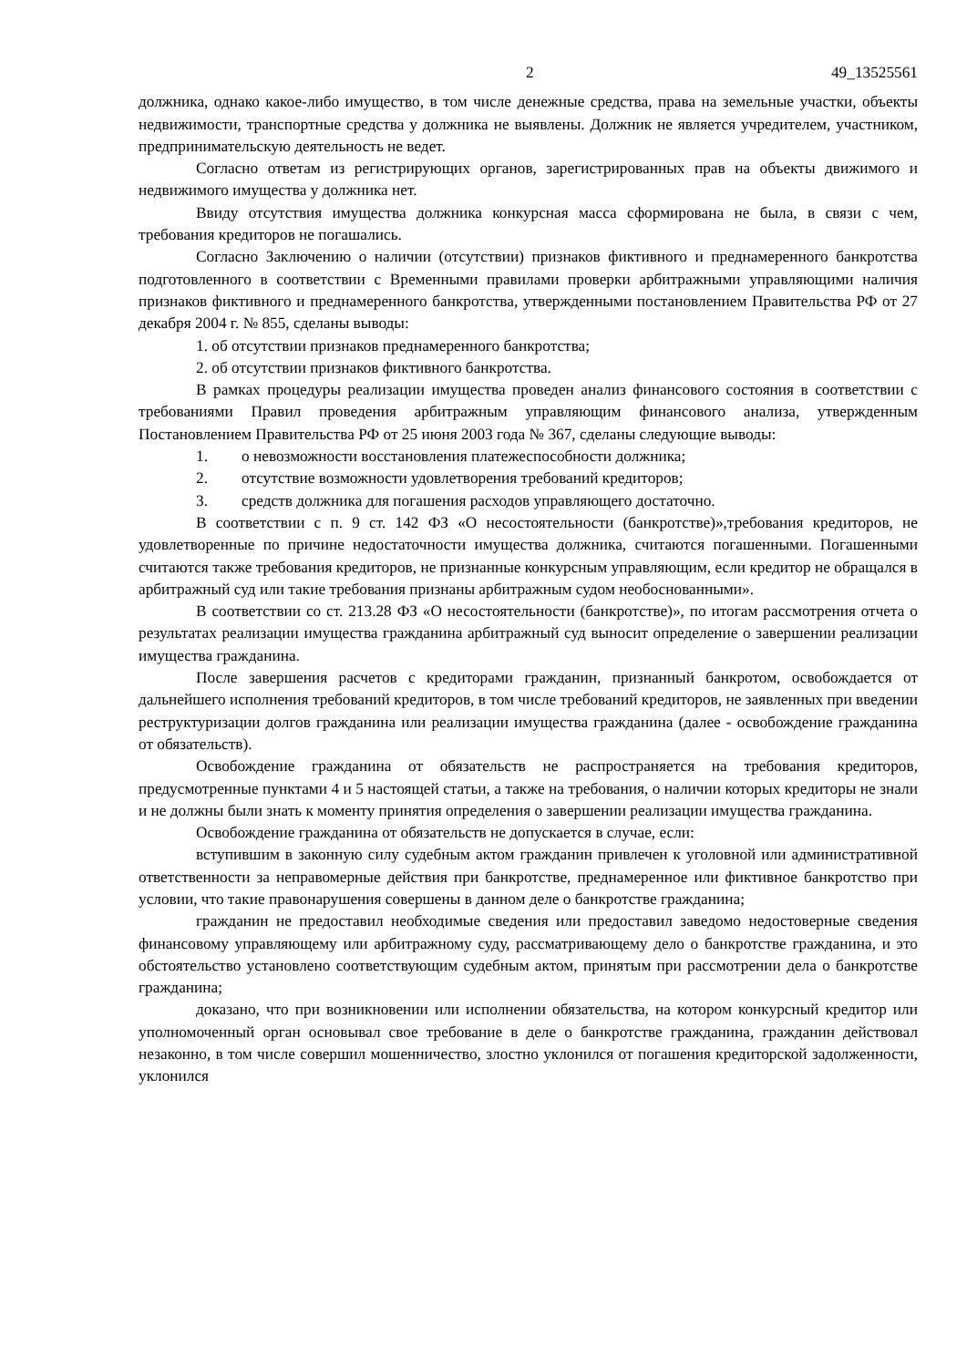2 49_13525561
должника, однако какое-либо имущество, в том числе денежные средства, права на земельные участки, объекты недвижимости, транспортные средства у должника не выявлены. Должник не является учредителем, участником, предпринимательскую деятельность не ведет.
Согласно ответам из регистрирующих органов, зарегистрированных прав на объекты движимого и недвижимого имущества у должника нет.
Ввиду отсутствия имущества должника конкурсная масса сформирована не была, в связи с чем, требования кредиторов не погашались.
Согласно Заключению о наличии (отсутствии) признаков фиктивного и преднамеренного банкротства подготовленного в соответствии с Временными правилами проверки арбитражными управляющими наличия признаков фиктивного и преднамеренного банкротства, утвержденными постановлением Правительства РФ от 27 декабря 2004 г. № 855, сделаны выводы:
1. об отсутствии признаков преднамеренного банкротства;
2. об отсутствии признаков фиктивного банкротства.
В рамках процедуры реализации имущества проведен анализ финансового состояния в соответствии с требованиями Правил проведения арбитражным управляющим финансового анализа, утвержденным Постановлением Правительства РФ от 25 июня 2003 года № 367, сделаны следующие выводы:
1. о невозможности восстановления платежеспособности должника;
2. отсутствие возможности удовлетворения требований кредиторов;
3. средств должника для погашения расходов управляющего достаточно.
В соответствии с п. 9 ст. 142 ФЗ «О несостоятельности (банкротстве)»,требования кредиторов, не удовлетворенные по причине недостаточности имущества должника, считаются погашенными. Погашенными считаются также требования кредиторов, не признанные конкурсным управляющим, если кредитор не обращался в арбитражный суд или такие требования признаны арбитражным судом необоснованными».
В соответствии со ст. 213.28 ФЗ «О несостоятельности (банкротстве)», по итогам рассмотрения отчета о результатах реализации имущества гражданина арбитражный суд выносит определение о завершении реализации имущества гражданина.
После завершения расчетов с кредиторами гражданин, признанный банкротом, освобождается от дальнейшего исполнения требований кредиторов, в том числе требований кредиторов, не заявленных при введении реструктуризации долгов гражданина или реализации имущества гражданина (далее - освобождение гражданина от обязательств).
Освобождение гражданина от обязательств не распространяется на требования кредиторов, предусмотренные пунктами 4 и 5 настоящей статьи, а также на требования, о наличии которых кредиторы не знали и не должны были знать к моменту принятия определения о завершении реализации имущества гражданина.
Освобождение гражданина от обязательств не допускается в случае, если:
вступившим в законную силу судебным актом гражданин привлечен к уголовной или административной ответственности за неправомерные действия при банкротстве, преднамеренное или фиктивное банкротство при условии, что такие правонарушения совершены в данном деле о банкротстве гражданина;
гражданин не предоставил необходимые сведения или предоставил заведомо недостоверные сведения финансовому управляющему или арбитражному суду, рассматривающему дело о банкротстве гражданина, и это обстоятельство установлено соответствующим судебным актом, принятым при рассмотрении дела о банкротстве гражданина;
доказано, что при возникновении или исполнении обязательства, на котором конкурсный кредитор или уполномоченный орган основывал свое требование в деле о банкротстве гражданина, гражданин действовал незаконно, в том числе совершил мошенничество, злостно уклонился от погашения кредиторской задолженности, уклонился